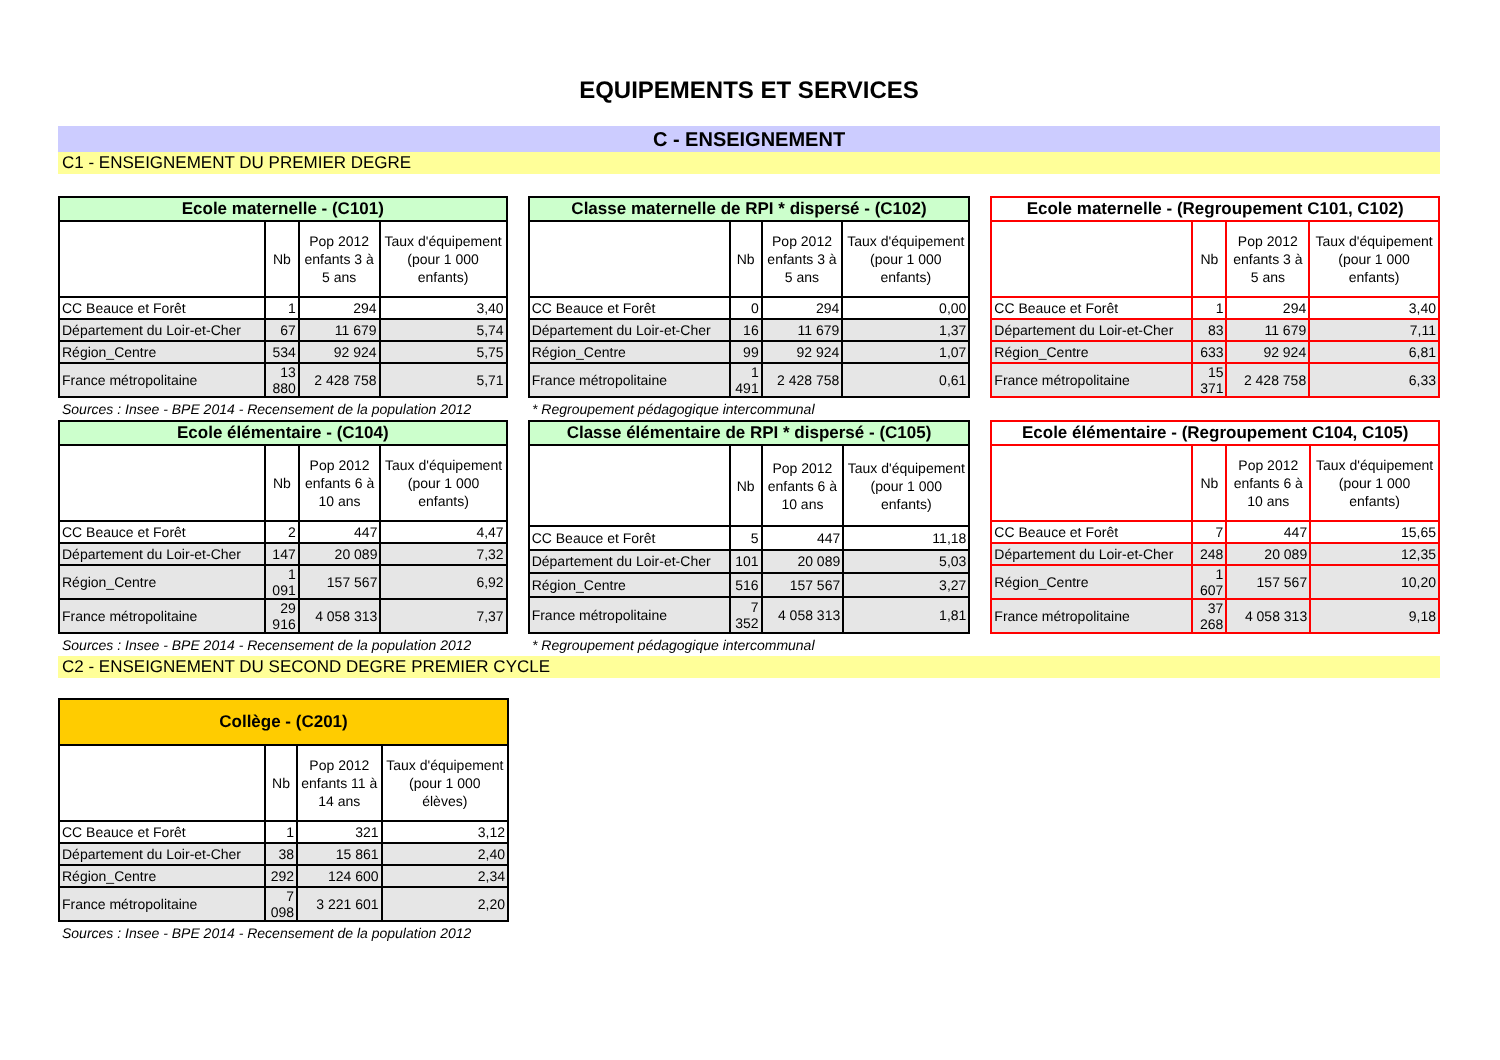EQUIPEMENTS ET SERVICES
C - ENSEIGNEMENT
C1 - ENSEIGNEMENT DU PREMIER DEGRE
Ecole maternelle - (C101)
| | Nb | Pop 2012 enfants 3 à 5 ans | Taux d'équipement (pour 1 000 enfants) |
| --- | --- | --- | --- |
| CC Beauce et Forêt | 1 | 294 | 3,40 |
| Département du Loir-et-Cher | 67 | 11 679 | 5,74 |
| Région_Centre | 534 | 92 924 | 5,75 |
| France métropolitaine | 13 880 | 2 428 758 | 5,71 |
Classe maternelle de RPI * dispersé - (C102)
| | Nb | Pop 2012 enfants 3 à 5 ans | Taux d'équipement (pour 1 000 enfants) |
| --- | --- | --- | --- |
| CC Beauce et Forêt | 0 | 294 | 0,00 |
| Département du Loir-et-Cher | 16 | 11 679 | 1,37 |
| Région_Centre | 99 | 92 924 | 1,07 |
| France métropolitaine | 1 491 | 2 428 758 | 0,61 |
Ecole maternelle - (Regroupement C101, C102)
| | Nb | Pop 2012 enfants 3 à 5 ans | Taux d'équipement (pour 1 000 enfants) |
| --- | --- | --- | --- |
| CC Beauce et Forêt | 1 | 294 | 3,40 |
| Département du Loir-et-Cher | 83 | 11 679 | 7,11 |
| Région_Centre | 633 | 92 924 | 6,81 |
| France métropolitaine | 15 371 | 2 428 758 | 6,33 |
Sources : Insee - BPE 2014 - Recensement de la population 2012 * Regroupement pédagogique intercommunal
Ecole élémentaire - (C104)
| | Nb | Pop 2012 enfants 6 à 10 ans | Taux d'équipement (pour 1 000 enfants) |
| --- | --- | --- | --- |
| CC Beauce et Forêt | 2 | 447 | 4,47 |
| Département du Loir-et-Cher | 147 | 20 089 | 7,32 |
| Région_Centre | 1 091 | 157 567 | 6,92 |
| France métropolitaine | 29 916 | 4 058 313 | 7,37 |
Classe élémentaire de RPI * dispersé - (C105)
| | Nb | Pop 2012 enfants 6 à 10 ans | Taux d'équipement (pour 1 000 enfants) |
| --- | --- | --- | --- |
| CC Beauce et Forêt | 5 | 447 | 11,18 |
| Département du Loir-et-Cher | 101 | 20 089 | 5,03 |
| Région_Centre | 516 | 157 567 | 3,27 |
| France métropolitaine | 7 352 | 4 058 313 | 1,81 |
Ecole élémentaire - (Regroupement C104, C105)
| | Nb | Pop 2012 enfants 6 à 10 ans | Taux d'équipement (pour 1 000 enfants) |
| --- | --- | --- | --- |
| CC Beauce et Forêt | 7 | 447 | 15,65 |
| Département du Loir-et-Cher | 248 | 20 089 | 12,35 |
| Région_Centre | 1 607 | 157 567 | 10,20 |
| France métropolitaine | 37 268 | 4 058 313 | 9,18 |
Sources : Insee - BPE 2014 - Recensement de la population 2012 * Regroupement pédagogique intercommunal
C2 - ENSEIGNEMENT DU SECOND DEGRE PREMIER CYCLE
Collège - (C201)
| | Nb | Pop 2012 enfants 11 à 14 ans | Taux d'équipement (pour 1 000 élèves) |
| --- | --- | --- | --- |
| CC Beauce et Forêt | 1 | 321 | 3,12 |
| Département du Loir-et-Cher | 38 | 15 861 | 2,40 |
| Région_Centre | 292 | 124 600 | 2,34 |
| France métropolitaine | 7 098 | 3 221 601 | 2,20 |
Sources : Insee - BPE 2014 - Recensement de la population 2012